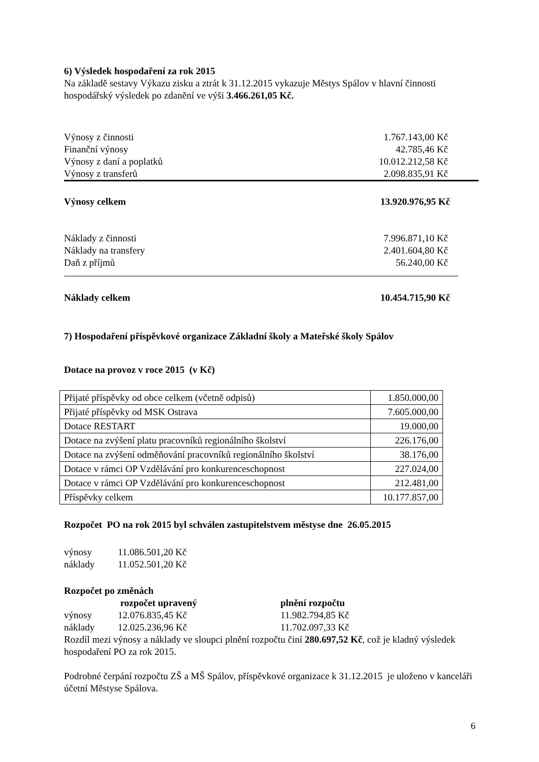6) Výsledek hospodaření za rok 2015
Na základě sestavy Výkazu zisku a ztrát k 31.12.2015 vykazuje Městys Spálov v hlavní činnosti hospodářský výsledek po zdanění ve výši 3.466.261,05 Kč.
| Výnosy z činnosti | 1.767.143,00 Kč |
| Finanční výnosy | 42.785,46 Kč |
| Výnosy z daní a poplatků | 10.012.212,58 Kč |
| Výnosy z transferů | 2.098.835,91 Kč |
| Výnosy celkem | 13.920.976,95 Kč |
| Náklady z činnosti | 7.996.871,10 Kč |
| Náklady na transfery | 2.401.604,80 Kč |
| Daň z příjmů | 56.240,00 Kč |
| Náklady celkem | 10.454.715,90 Kč |
7) Hospodaření příspěvkové organizace Základní školy a Mateřské školy Spálov
Dotace na provoz v roce 2015 (v Kč)
| Přijaté příspěvky od obce celkem (včetně odpisů) | 1.850.000,00 |
| Přijaté příspěvky od MSK Ostrava | 7.605.000,00 |
| Dotace RESTART | 19.000,00 |
| Dotace na zvýšení platu pracovníků regionálního školství | 226.176,00 |
| Dotace na zvýšení odměňování pracovníků regionálního školství | 38.176,00 |
| Dotace v rámci OP Vzdělávání pro konkurenceschopnost | 227.024,00 |
| Dotace v rámci OP Vzdělávání pro konkurenceschopnost | 212.481,00 |
| Příspěvky celkem | 10.177.857,00 |
Rozpočet PO na rok 2015 byl schválen zastupitelstvem městyse dne 26.05.2015
| výnosy | 11.086.501,20 Kč |
| náklady | 11.052.501,20 Kč |
Rozpočet po změnách
| | rozpočet upravený | plnění rozpočtu |
| výnosy | 12.076.835,45 Kč | 11.982.794,85 Kč |
| náklady | 12.025.236,96 Kč | 11.702.097,33 Kč |
Rozdíl mezi výnosy a náklady ve sloupci plnění rozpočtu činí 280.697,52 Kč, což je kladný výsledek hospodaření PO za rok 2015.
Podrobné čerpání rozpočtu ZŠ a MŠ Spálov, příspěvkové organizace k 31.12.2015 je uloženo v kanceláři účetní Městyse Spálova.
6